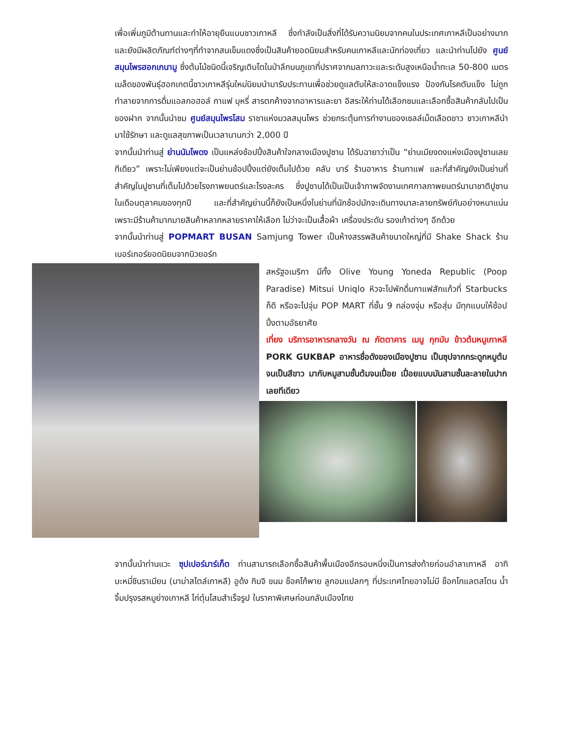เพื่อเพิ่มภูมิต้านทานและทำให้อายุยืนแบบชาวเกาหลี ซึ่งกำลังเป็นสิ่งที่ได้รับความนิยมจากคนในประเทศเกาหลีเป็นอย่างมาก และยังมีผลิตภัณฑ์ต่างๆที่ทำจากสนเข็มแดงซึ่งเป็นสินค้ายอดนิยมสำหรับคนเกาหลีและนักท่องเที่ยว และนำท่านไปยัง ศูนย์สมุนไพรฮอกเกนามู ซึ่งต้นไม้ชนิดนี้เจริญเติบโตในป่าลึกบนภูเขาที่ปราศจากมลภาวะและระดับสูงเหนือน้ำทะเล 50-800 เมตร เมล็ดของพันธุ์ฮอกเกตนี้ชาวเกาหลีรุ่นใหม่นิยมนำมารับประทานเพื่อช่วยดูแลตับให้สะอาดแข็งแรง ป้องกันโรคตับแข็ง ไม่ถูกทำลายจากการดื่มแอลกอฮอล์ กาแฟ บุหรี่ สารตกค้างจากอาหารและยา อิสระให้ท่านได้เลือกชมและเลือกซื้อสินค้ากลับไปเป็นของฝาก จากนั้นนำชม ศูนย์สมุนไพรโสม ราชาแห่งมวลสมุนไพร ช่วยกระตุ้นการทำงานของเซลล์เม็ดเลือดขาว ชาวเกาหลีนำมาใช้รักษา และดูแลสุขภาพเป็นเวลานานกว่า 2,000 ปี
จากนั้นนำท่านสู่ ย่านนัมโพดง เป็นแหล่งช้อปปิ้งสินค้าใจกลางเมืองปูซาน ได้รับฉายาว่าเป็น “ย่านเมียงดงแห่งเมืองปูซานเลยทีเดียว” เพราะไม่เพียงแต่จะเป็นย่านช้อปปิ้งแต่ยังเต็มไปด้วย คลับ บาร์ ร้านอาหาร ร้านกาแฟ และที่สำคัญยังเป็นย่านที่สำคัญในปูซานที่เต็มไปด้วยโรงภาพยนตร์และโรงละคร ซึ่งปูซานได้เป็นเป็นเจ้าภาพจัดงานเทศกาลภาพยนตร์นานาชาติปูซาน ในเดือนตุลาคมของทุกปี และที่สำคัญย่านนี้ก็ยังเป็นหนึ่งในย่านที่นักช้อปมักจะเดินทางมาละลายทรัพย์กันอย่างหนาแน่น เพราะมีร้านค้ามากมายสินค้าหลากหลายราคาให้เลือก ไม่ว่าจะเป็นเสื้อผ้า เครื่องประดับ รองเท้าต่างๆ อีกด้วย
จากนั้นนำท่านสู่ POPMART BUSAN Samjung Tower เป็นห้างสรรพสินค้าขนาดใหญ่ที่มี Shake Shack ร้านเบอร์เกอร์ยอดนิยมจากนิวยอร์ก
สหรัฐอเมริกา มีทั้ง Olive Young Yoneda Republic (Poop Paradise) Mitsui Uniqlo หิวจะไปพักดื่มกาแฟสักแก้วที่ Starbucks ก็ดี หรือจะไปจุ่ม POP MART ที่ชั้น 9 กล่องจุ่ม หรือสุ่ม มีทุกแบบให้ช้อปปิ้งตามอัธยาศัย
เที่ยง บริการอาหารกลางวัน ณ ภัตตาคาร เมนู กุกบับ ข้าวต้มหมูเกาหลี PORK GUKBAP อาหารชื่อดังของเมืองปูซาน เป็นซุปจากกระดูกหมูต้มจนเป็นสีขาว มากับหมูสามชั้นต้มจนเปื่อย เปื่อยแบบมันสามชั้นละลายในปากเลยทีเดียว
จากนั้นนำท่านแวะ ซุปเปอร์มาร์เก็ต ท่านสามารถเลือกซื้อสินค้าพื้นเมืองอีกรอบหนึ่งเป็นการส่งท้ายก่อนอำลาเกาหลี อาทิ บะหมี่ชินราเมียน (มาม่าสไตล์เกาหลี) อูด้ง กิมจิ ขนม ช็อคโก้พาย ลูกอมแปลกๆ ที่ประเทศไทยอาจไม่มี ช็อกโกแลตสโตน น้ำจิ้มปรุงรสหมูย่างเกาหลี ไก่ตุ๋นโสมสำเร็จรูป ในราคาพิเศษก่อนกลับเมืองไทย